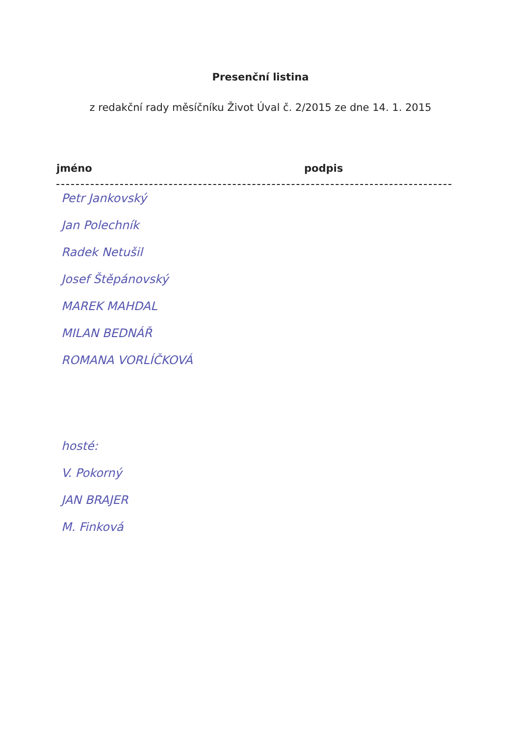Presenční listina
z redakční rady měsíčníku Život Úval č. 2/2015 ze dne 14. 1. 2015
jméno podpis
Petr Jankovský
Jan Polechník
Radek Netušil
Josef Štěpánovský
MAREK MAHDAL
MILAN BEDNÁŘ
ROMANA VORLÍČKOVÁ
hosté:
V. Pokorný
JAN BRAJER
M. Finková